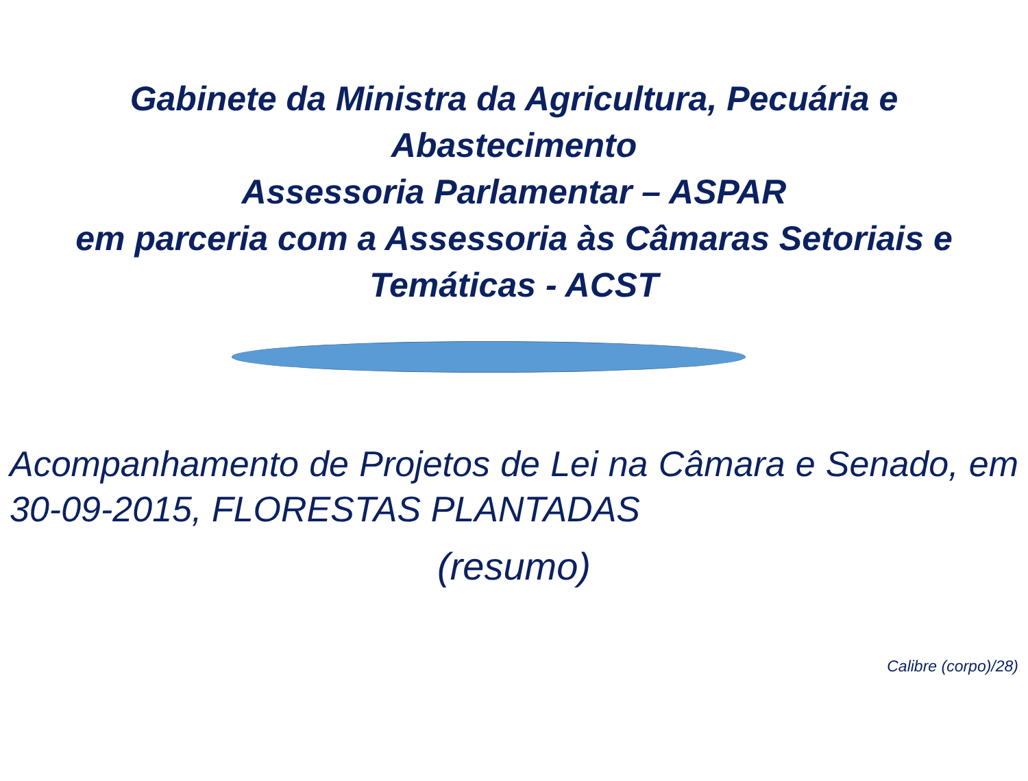Gabinete da Ministra da Agricultura, Pecuária e
Abastecimento
Assessoria Parlamentar – ASPAR
em parceria com a Assessoria às Câmaras Setoriais e
Temáticas - ACST
Acompanhamento de Projetos de Lei na Câmara e Senado, em 30-09-2015, FLORESTAS PLANTADAS
(resumo)
Calibre (corpo)/28)